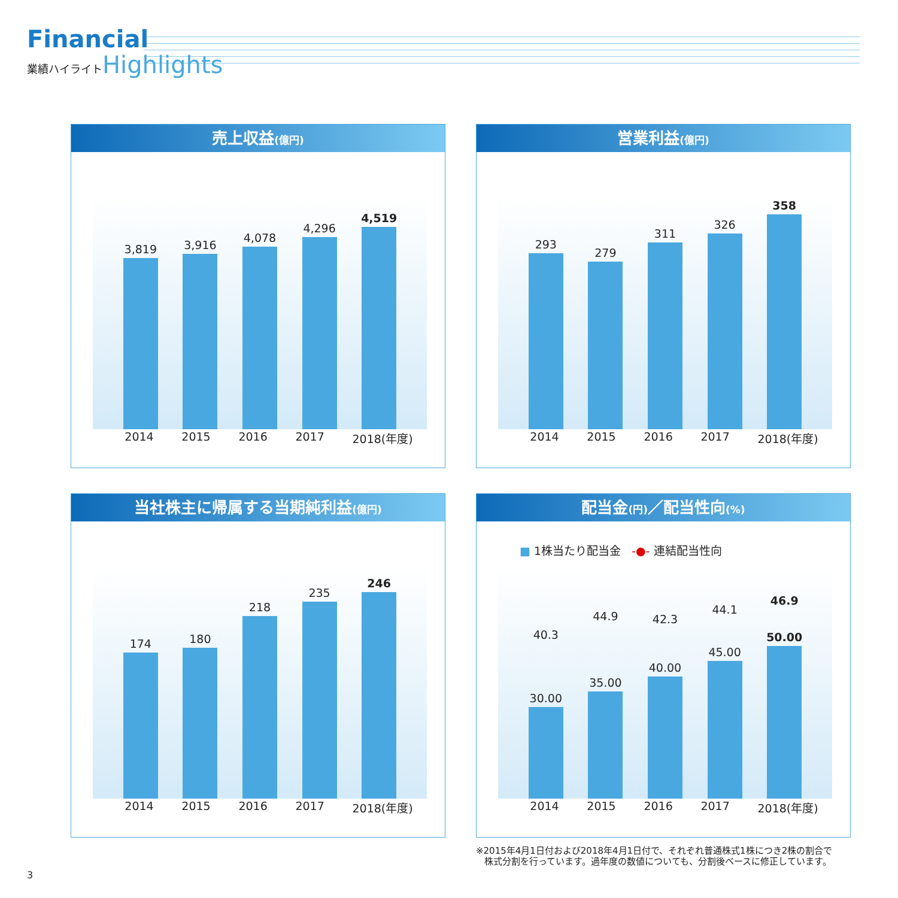Financial
業績ハイライト Highlights
売上収益(億円)
3,819
3,916
4,078
4,296
4,519
2014 2015 2016 2017 2018(年度)
営業利益(億円)
293
279
311
326
358
2014 2015 2016 2017 2018(年度)
当社株主に帰属する当期純利益(億円)
174
180
218
235
246
2014 2015 2016 2017 2018(年度)
配当金(円)／配当性向(%)
■ 1株当たり配当金 -●- 連結配当性向
40.3
30.00
44.9
35.00
42.3
40.00
44.1
45.00
46.9
50.00
2014 2015 2016 2017 2018(年度)
※2015年4月1日付および2018年4月1日付で、それぞれ普通株式1株につき2株の割合で
株式分割を行っています。過年度の数値についても、分割後ベースに修正しています。
3